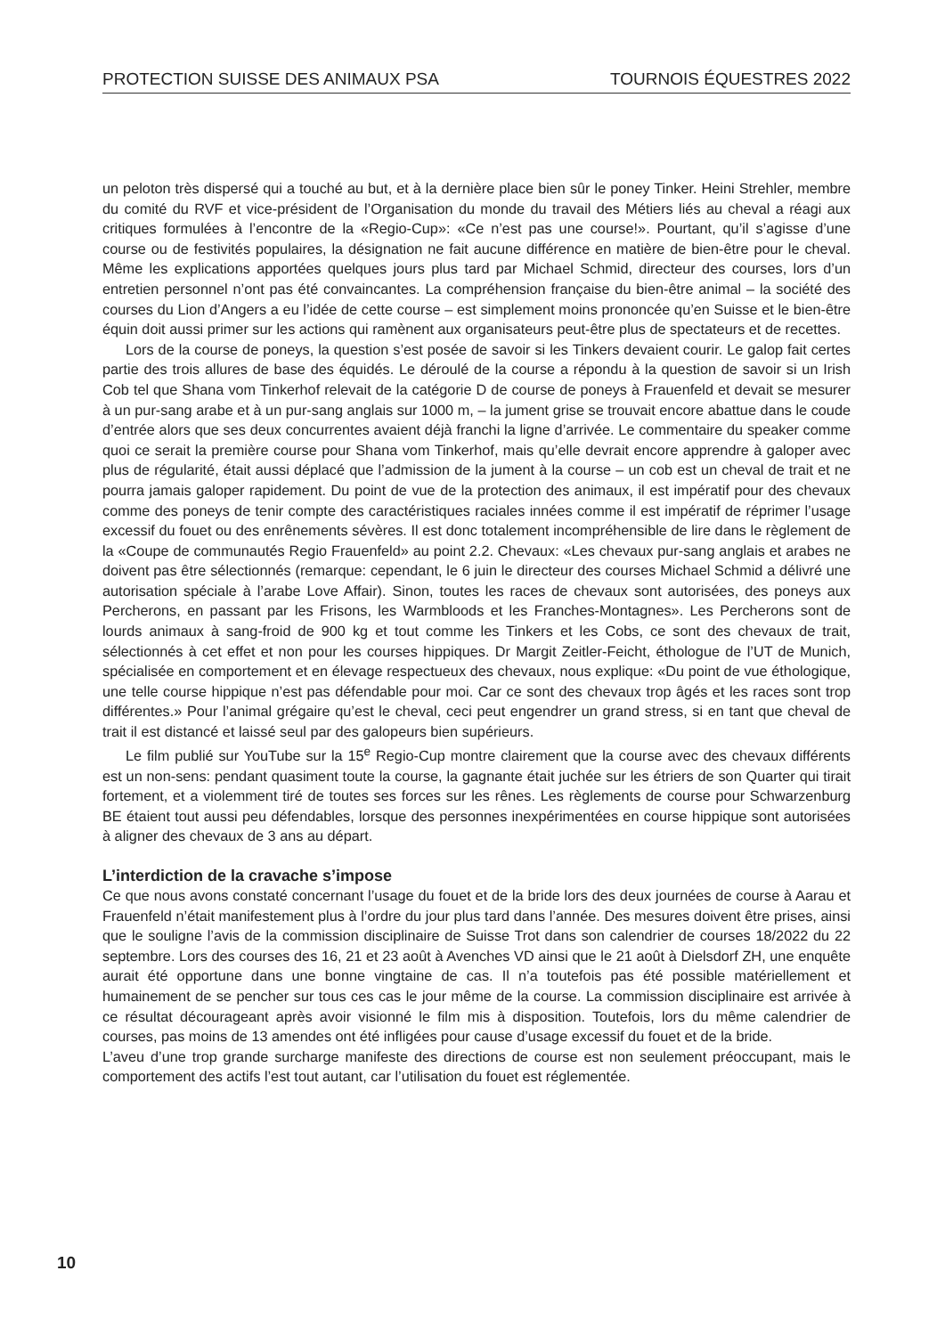PROTECTION SUISSE DES ANIMAUX PSA TOURNOIS ÉQUESTRES 2022
un peloton très dispersé qui a touché au but, et à la dernière place bien sûr le poney Tinker. Heini Strehler, membre du comité du RVF et vice-président de l’Organisation du monde du travail des Métiers liés au cheval a réagi aux critiques formulées à l’encontre de la «Regio-Cup»: «Ce n’est pas une course!». Pourtant, qu’il s’agisse d’une course ou de festivités populaires, la désignation ne fait aucune différence en matière de bien-être pour le cheval. Même les explications apportées quelques jours plus tard par Michael Schmid, directeur des courses, lors d’un entretien personnel n’ont pas été convaincantes. La compréhension française du bien-être animal – la société des courses du Lion d’Angers a eu l’idée de cette course – est simplement moins prononcée qu’en Suisse et le bien-être équin doit aussi primer sur les actions qui ramènent aux organisateurs peut-être plus de spectateurs et de recettes.
Lors de la course de poneys, la question s’est posée de savoir si les Tinkers devaient courir. Le galop fait certes partie des trois allures de base des équidés. Le déroulé de la course a répondu à la question de savoir si un Irish Cob tel que Shana vom Tinkerhof relevait de la catégorie D de course de poneys à Frauenfeld et devait se mesurer à un pur-sang arabe et à un pur-sang anglais sur 1000 m, – la jument grise se trouvait encore abattue dans le coude d’entrée alors que ses deux concurrentes avaient déjà franchi la ligne d’arrivée. Le commentaire du speaker comme quoi ce serait la première course pour Shana vom Tinkerhof, mais qu’elle devrait encore apprendre à galoper avec plus de régularité, était aussi déplacé que l’admission de la jument à la course – un cob est un cheval de trait et ne pourra jamais galoper rapidement. Du point de vue de la protection des animaux, il est impératif pour des chevaux comme des poneys de tenir compte des caractéristiques raciales innées comme il est impératif de réprimer l’usage excessif du fouet ou des enrênements sévères. Il est donc totalement incompréhensible de lire dans le règlement de la «Coupe de communautés Regio Frauenfeld» au point 2.2. Chevaux: «Les chevaux pur-sang anglais et arabes ne doivent pas être sélectionnés (remarque: cependant, le 6 juin le directeur des courses Michael Schmid a délivré une autorisation spéciale à l’arabe Love Affair). Sinon, toutes les races de chevaux sont autorisées, des poneys aux Percherons, en passant par les Frisons, les Warmbloods et les Franches-Montagnes». Les Percherons sont de lourds animaux à sang-froid de 900 kg et tout comme les Tinkers et les Cobs, ce sont des chevaux de trait, sélectionnés à cet effet et non pour les courses hippiques. Dr Margit Zeitler-Feicht, éthologue de l’UT de Munich, spécialisée en comportement et en élevage respectueux des chevaux, nous explique: «Du point de vue éthologique, une telle course hippique n’est pas défendable pour moi. Car ce sont des chevaux trop âgés et les races sont trop différentes.» Pour l’animal grégaire qu’est le cheval, ceci peut engendrer un grand stress, si en tant que cheval de trait il est distancé et laissé seul par des galopeurs bien supérieurs.
Le film publié sur YouTube sur la 15<sup>e</sup> Regio-Cup montre clairement que la course avec des chevaux différents est un non-sens: pendant quasiment toute la course, la gagnante était juchée sur les étriers de son Quarter qui tirait fortement, et a violemment tiré de toutes ses forces sur les rênes. Les règlements de course pour Schwarzenburg BE étaient tout aussi peu défendables, lorsque des personnes inexpérimentées en course hippique sont autorisées à aligner des chevaux de 3 ans au départ.
L’interdiction de la cravache s’impose
Ce que nous avons constaté concernant l’usage du fouet et de la bride lors des deux journées de course à Aarau et Frauenfeld n’était manifestement plus à l’ordre du jour plus tard dans l’année. Des mesures doivent être prises, ainsi que le souligne l’avis de la commission disciplinaire de Suisse Trot dans son calendrier de courses 18/2022 du 22 septembre. Lors des courses des 16, 21 et 23 août à Avenches VD ainsi que le 21 août à Dielsdorf ZH, une enquête aurait été opportune dans une bonne vingtaine de cas. Il n’a toutefois pas été possible matériellement et humainement de se pencher sur tous ces cas le jour même de la course. La commission disciplinaire est arrivée à ce résultat décourageant après avoir visionné le film mis à disposition. Toutefois, lors du même calendrier de courses, pas moins de 13 amendes ont été infligées pour cause d’usage excessif du fouet et de la bride.
L’aveu d’une trop grande surcharge manifeste des directions de course est non seulement préoccupant, mais le comportement des actifs l’est tout autant, car l’utilisation du fouet est réglementée.
10